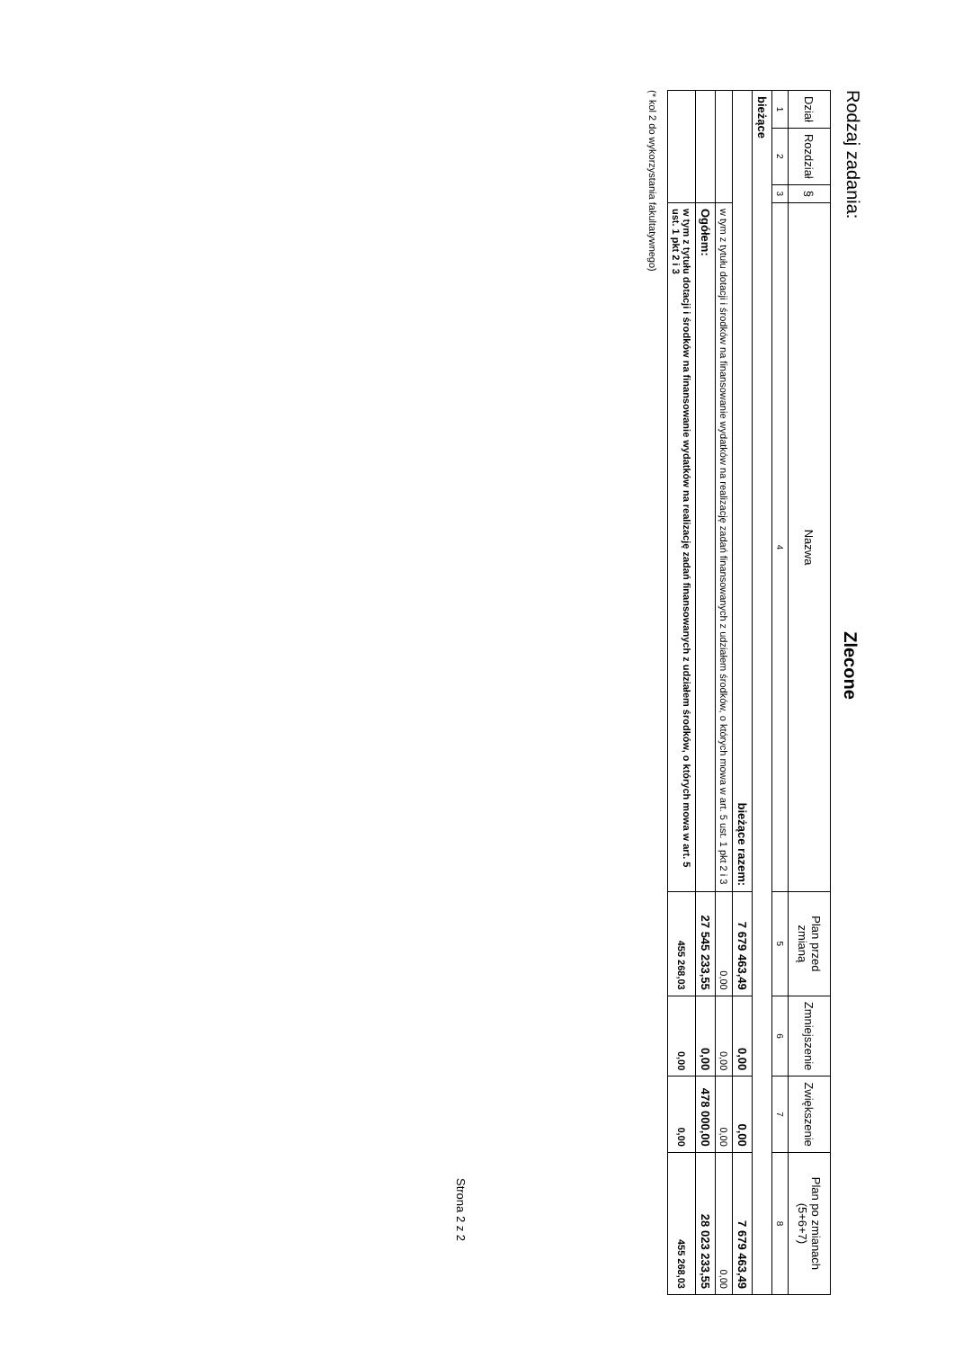Rodzaj zadania:
Zlecone
| Dział | Rozdział | § | Nazwa | Plan przed zmianą | Zmniejszenie | Zwiększenie | Plan po zmianach (5+6+7) |
| --- | --- | --- | --- | --- | --- | --- | --- |
| 1 | 2 | 3 | 4 | 5 | 6 | 7 | 8 |
| bieżące | | | | | | | |
| bieżące razem: | | | | 7 679 463,49 | 0,00 | 0,00 | 7 679 463,49 |
| | | | w tym z tytułu dotacji i środków na finansowanie wydatków na realizację zadań finansowanych z udziałem środków, o których mowa w art. 5 ust. 1 pkt 2 i 3 | 0,00 | 0,00 | 0,00 | 0,00 |
| | | | Ogółem: | 27 545 233,55 | 0,00 | 478 000,00 | 28 023 233,55 |
| | | | w tym z tytułu dotacji i środków na finansowanie wydatków na realizację zadań finansowanych z udziałem środków, o których mowa w art. 5 ust. 1 pkt 2 i 3 | 455 268,03 | 0,00 | 0,00 | 455 268,03 |
(* kol 2 do wykorzystania fakultatywnego)
Strona 2 z 2